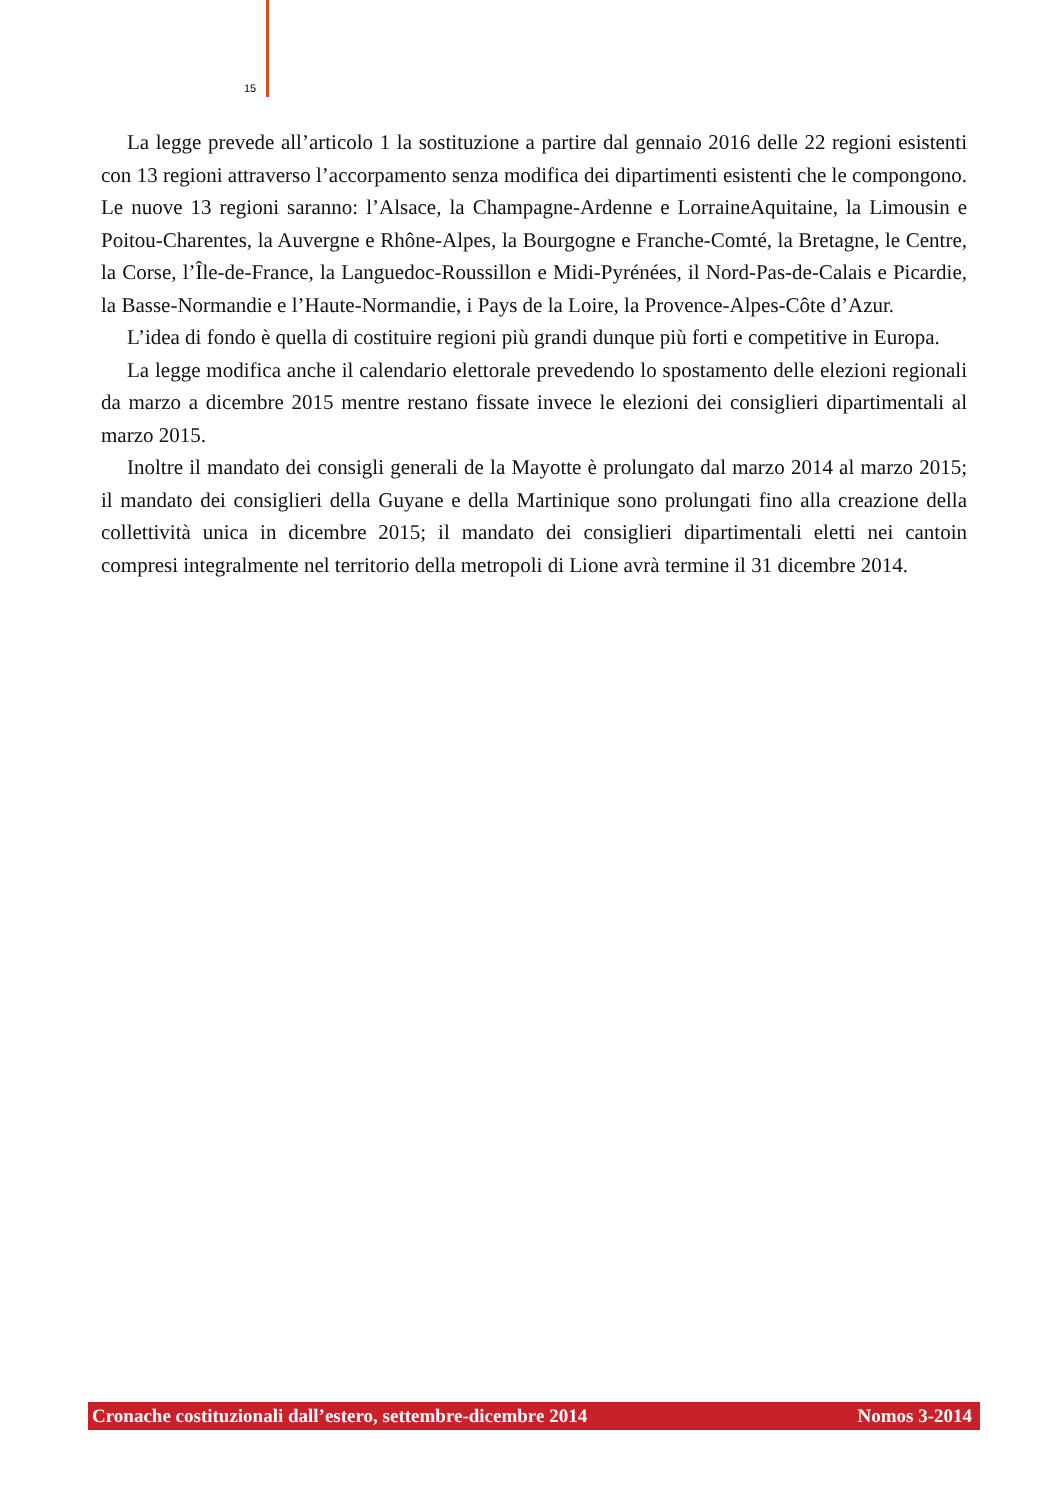15
La legge prevede all’articolo 1 la sostituzione a partire dal gennaio 2016 delle 22 regioni esistenti con 13 regioni attraverso l’accorpamento senza modifica dei dipartimenti esistenti che le compongono. Le nuove 13 regioni saranno: l’Alsace, la Champagne-Ardenne e LorraineAquitaine, la Limousin e Poitou-Charentes, la Auvergne e Rhône-Alpes, la Bourgogne e Franche-Comté, la Bretagne, le Centre, la Corse, l’Île-de-France, la Languedoc-Roussillon e Midi-Pyrénées, il Nord-Pas-de-Calais e Picardie, la Basse-Normandie e l’Haute-Normandie, i Pays de la Loire, la Provence-Alpes-Côte d’Azur.
L’idea di fondo è quella di costituire regioni più grandi dunque più forti e competitive in Europa.
La legge modifica anche il calendario elettorale prevedendo lo spostamento delle elezioni regionali da marzo a dicembre 2015 mentre restano fissate invece le elezioni dei consiglieri dipartimentali al marzo 2015.
Inoltre il mandato dei consigli generali de la Mayotte è prolungato dal marzo 2014 al marzo 2015; il mandato dei consiglieri della Guyane e della Martinique sono prolungati fino alla creazione della collettività unica in dicembre 2015; il mandato dei consiglieri dipartimentali eletti nei cantoin compresi integralmente nel territorio della metropoli di Lione avrà termine il 31 dicembre 2014.
Cronache costituzionali dall’estero, settembre-dicembre 2014 Nomos 3-2014